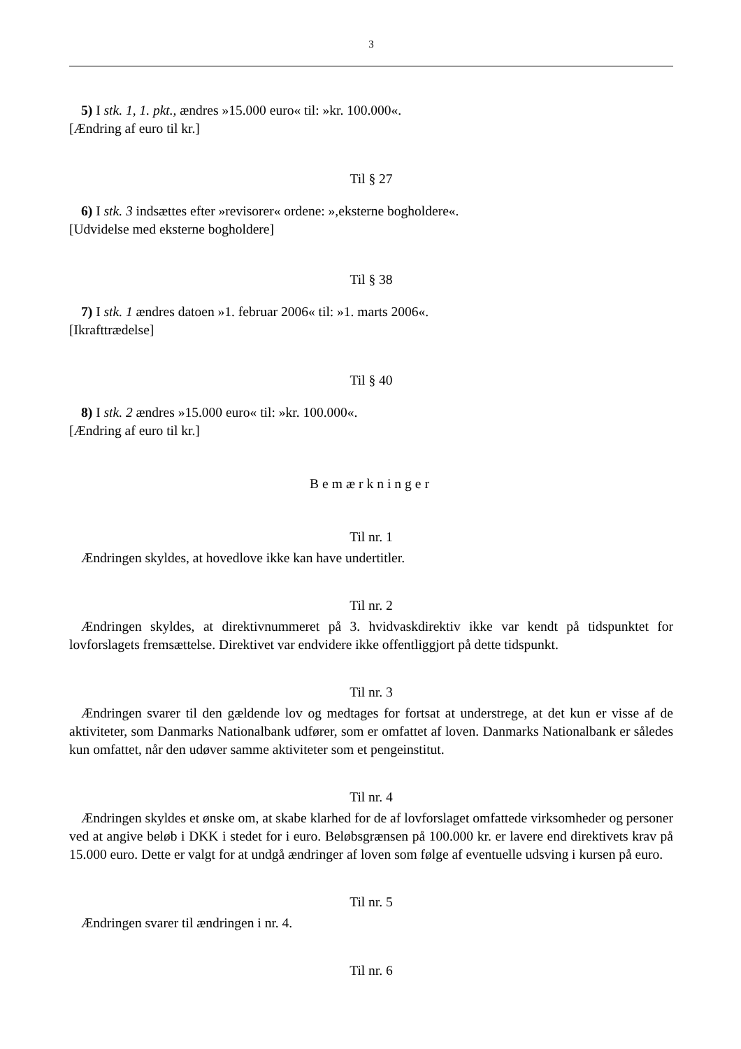3
5) I stk. 1, 1. pkt., ændres »15.000 euro« til: »kr. 100.000«.
[Ændring af euro til kr.]
Til § 27
6) I stk. 3 indsættes efter »revisorer« ordene: »,eksterne bogholdere«.
[Udvidelse med eksterne bogholdere]
Til § 38
7) I stk. 1 ændres datoen »1. februar 2006« til: »1. marts 2006«.
[Ikrafttrædelse]
Til § 40
8) I stk. 2 ændres »15.000 euro« til: »kr. 100.000«.
[Ændring af euro til kr.]
Bemærkninger
Til nr. 1
Ændringen skyldes, at hovedlove ikke kan have undertitler.
Til nr. 2
Ændringen skyldes, at direktivnummeret på 3. hvidvaskdirektiv ikke var kendt på tidspunktet for lovforslagets fremsættelse. Direktivet var endvidere ikke offentliggjort på dette tidspunkt.
Til nr. 3
Ændringen svarer til den gældende lov og medtages for fortsat at understrege, at det kun er visse af de aktiviteter, som Danmarks Nationalbank udfører, som er omfattet af loven. Danmarks Nationalbank er således kun omfattet, når den udøver samme aktiviteter som et pengeinstitut.
Til nr. 4
Ændringen skyldes et ønske om, at skabe klarhed for de af lovforslaget omfattede virksomheder og personer ved at angive beløb i DKK i stedet for i euro. Beløbsgrænsen på 100.000 kr. er lavere end direktivets krav på 15.000 euro. Dette er valgt for at undgå ændringer af loven som følge af eventuelle udsving i kursen på euro.
Til nr. 5
Ændringen svarer til ændringen i nr. 4.
Til nr. 6